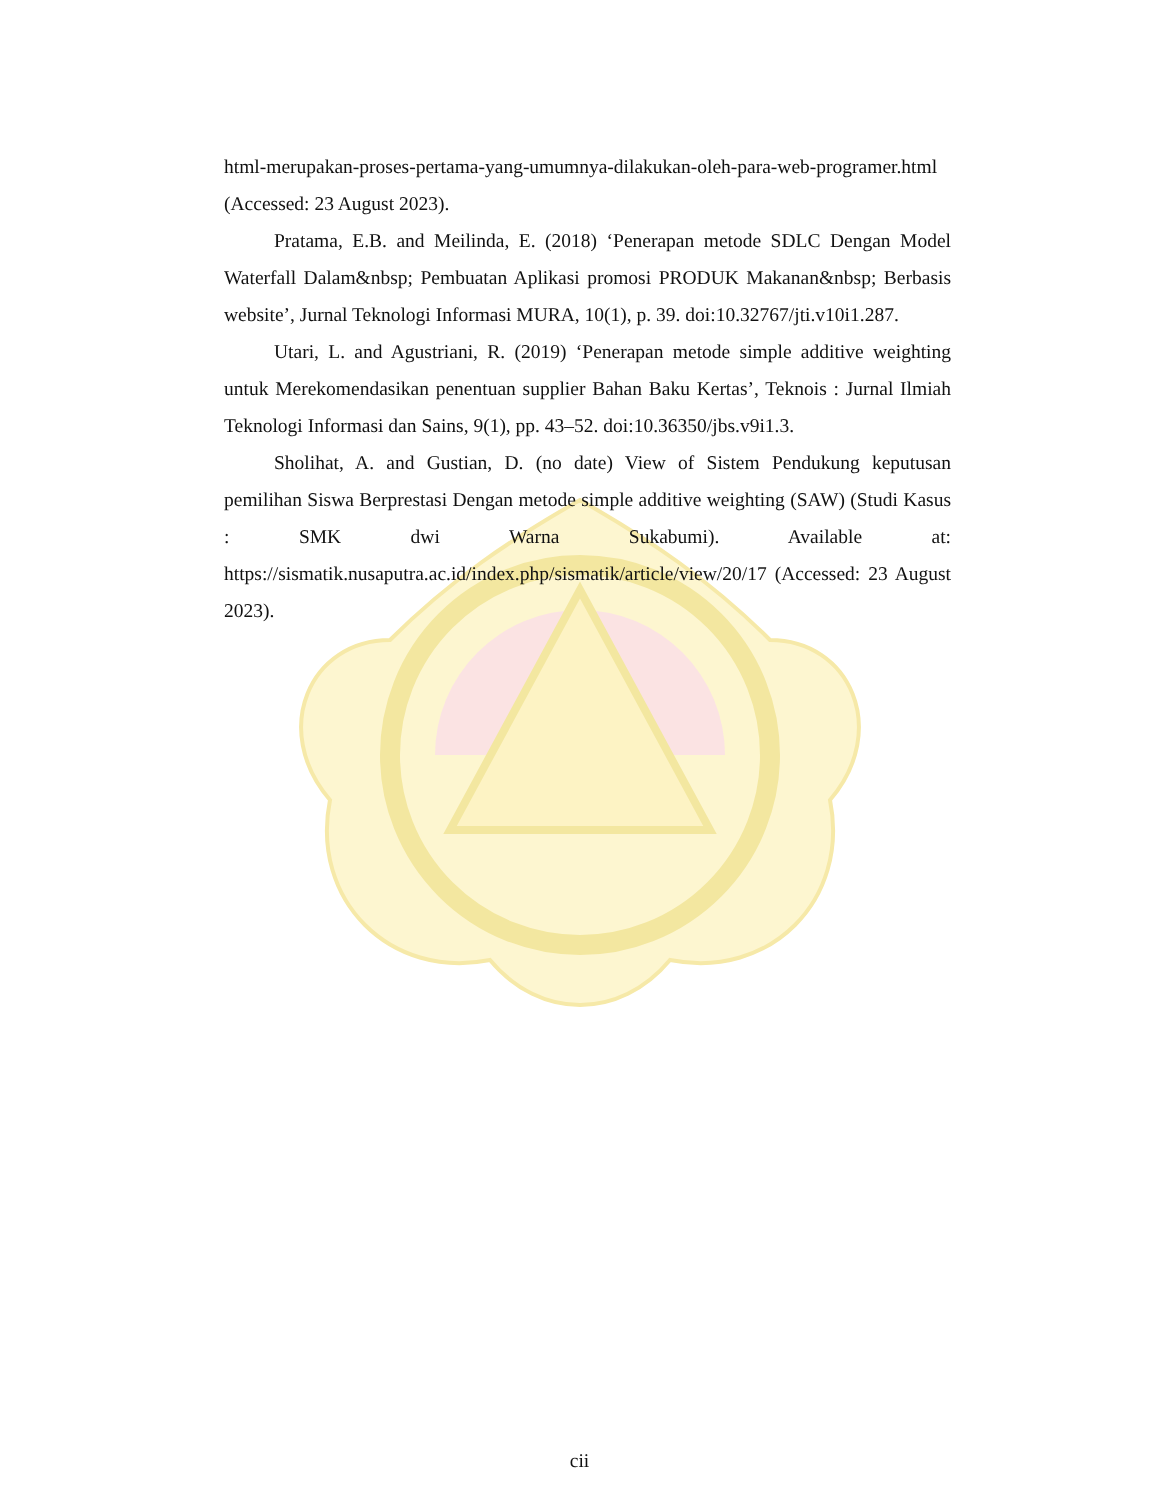html-merupakan-proses-pertama-yang-umumnya-dilakukan-oleh-para-web-programer.html (Accessed: 23 August 2023).
Pratama, E.B. and Meilinda, E. (2018) ‘Penerapan metode SDLC Dengan Model Waterfall Dalam&nbsp; Pembuatan Aplikasi promosi PRODUK Makanan&nbsp; Berbasis website’, Jurnal Teknologi Informasi MURA, 10(1), p. 39. doi:10.32767/jti.v10i1.287.
Utari, L. and Agustriani, R. (2019) ‘Penerapan metode simple additive weighting untuk Merekomendasikan penentuan supplier Bahan Baku Kertas’, Teknois : Jurnal Ilmiah Teknologi Informasi dan Sains, 9(1), pp. 43–52. doi:10.36350/jbs.v9i1.3.
Sholihat, A. and Gustian, D. (no date) View of Sistem Pendukung keputusan pemilihan Siswa Berprestasi Dengan metode simple additive weighting (SAW) (Studi Kasus : SMK dwi Warna Sukabumi). Available at: https://sismatik.nusaputra.ac.id/index.php/sismatik/article/view/20/17 (Accessed: 23 August 2023).
cii